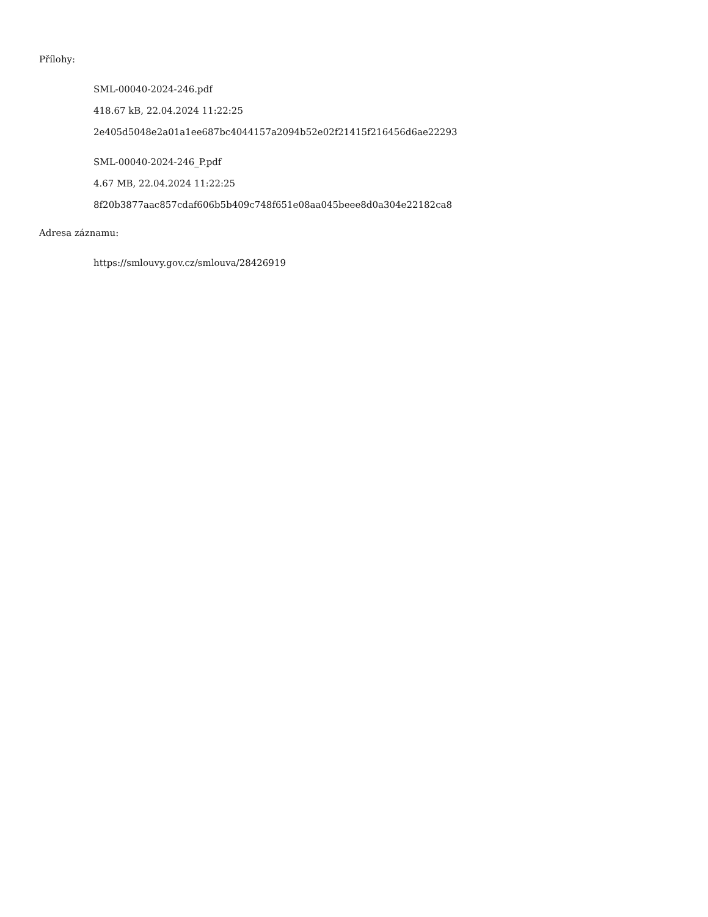Přílohy:
SML-00040-2024-246.pdf
418.67 kB, 22.04.2024 11:22:25
2e405d5048e2a01a1ee687bc4044157a2094b52e02f21415f216456d6ae22293
SML-00040-2024-246_P.pdf
4.67 MB, 22.04.2024 11:22:25
8f20b3877aac857cdaf606b5b409c748f651e08aa045beee8d0a304e22182ca8
Adresa záznamu:
https://smlouvy.gov.cz/smlouva/28426919